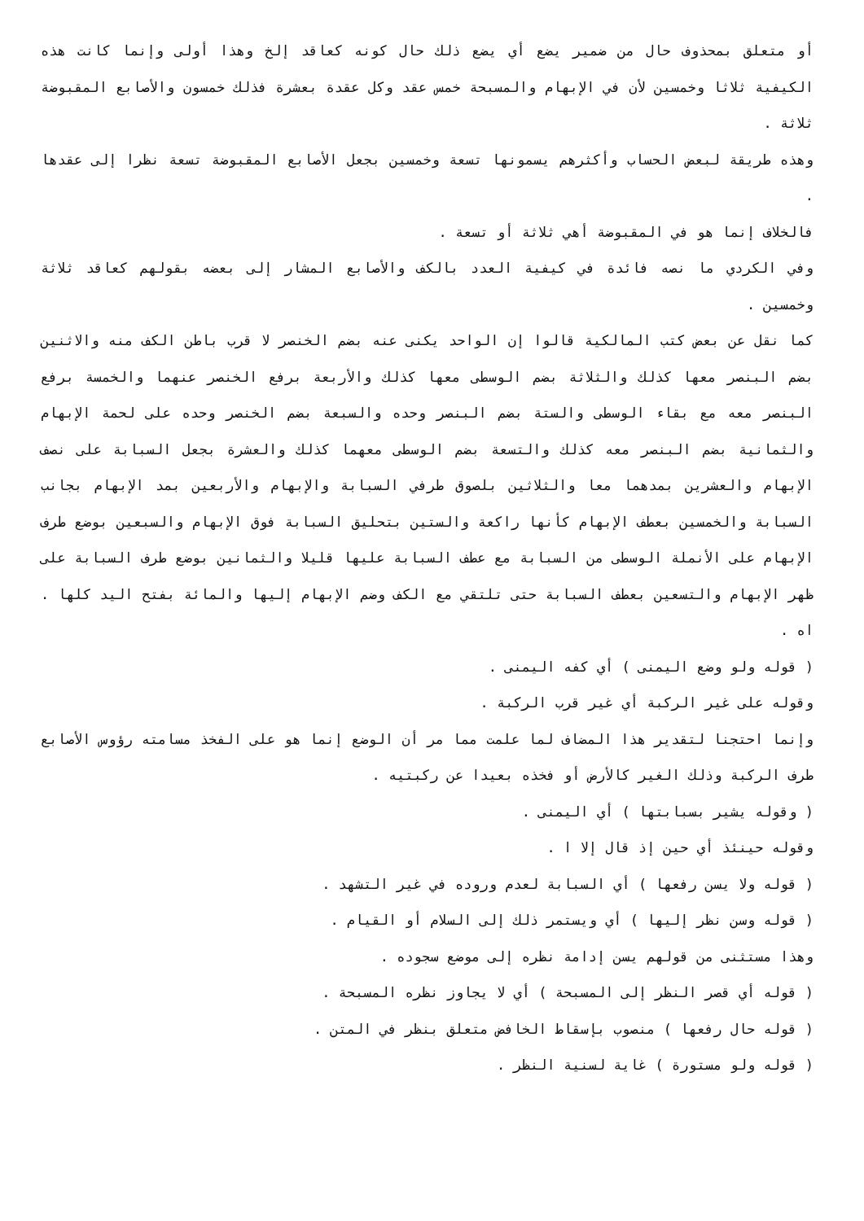أو متعلق بمحذوف حال من ضمير يضع أي يضع ذلك حال كونه كعاقد إلخ وهذا أولى وإنما كانت هذه الكيفية ثلاثا وخمسين لأن في الإبهام والمسبحة خمس عقد وكل عقدة بعشرة فذلك خمسون والأصابع المقبوضة ثلاثة .
وهذه طريقة لبعض الحساب وأكثرهم يسمونها تسعة وخمسين بجعل الأصابع المقبوضة تسعة نظرا إلى عقدها .
فالخلاف إنما هو في المقبوضة أهي ثلاثة أو تسعة .
وفي الكردي ما نصه فائدة في كيفية العدد بالكف والأصابع المشار إلى بعضه بقولهم كعاقد ثلاثة وخمسين .
كما نقل عن بعض كتب المالكية قالوا إن الواحد يكنى عنه بضم الخنصر لا قرب باطن الكف منه والاثنين بضم البنصر معها كذلك والثلاثة بضم الوسطى معها كذلك والأربعة برفع الخنصر عنهما والخمسة برفع البنصر معه مع بقاء الوسطى والستة بضم البنصر وحده والسبعة بضم الخنصر وحده على لحمة الإبهام والثمانية بضم البنصر معه كذلك والتسعة بضم الوسطى معهما كذلك والعشرة بجعل السبابة على نصف الإبهام والعشرين بمدهما معا والثلاثين بلصوق طرفي السبابة والإبهام والأربعين بمد الإبهام بجانب السبابة والخمسين بعطف الإبهام كأنها راكعة والستين بتحليق السبابة فوق الإبهام والسبعين بوضع طرف الإبهام على الأنملة الوسطى من السبابة مع عطف السبابة عليها قليلا والثمانين بوضع طرف السبابة على ظهر الإبهام والتسعين بعطف السبابة حتى تلتقي مع الكف وضم الإبهام إليها والمائة بفتح اليد كلها . اه .
( قوله ولو وضع اليمنى ) أي كفه اليمنى .
وقوله على غير الركبة أي غير قرب الركبة .
وإنما احتجنا لتقدير هذا المضاف لما علمت مما مر أن الوضع إنما هو على الفخذ مسامته رؤوس الأصابع طرف الركبة وذلك الغير كالأرض أو فخذه بعيدا عن ركبتيه .
( وقوله يشير بسبابتها ) أي اليمنى .
وقوله حينئذ أي حين إذ قال إلا ا .
( قوله ولا يسن رفعها ) أي السبابة لعدم وروده في غير التشهد .
( قوله وسن نظر إليها ) أي ويستمر ذلك إلى السلام أو القيام .
وهذا مستثنى من قولهم يسن إدامة نظره إلى موضع سجوده .
( قوله أي قصر النظر إلى المسبحة ) أي لا يجاوز نظره المسبحة .
( قوله حال رفعها ) منصوب بإسقاط الخافض متعلق بنظر في المتن .
( قوله ولو مستورة ) غاية لسنية النظر .